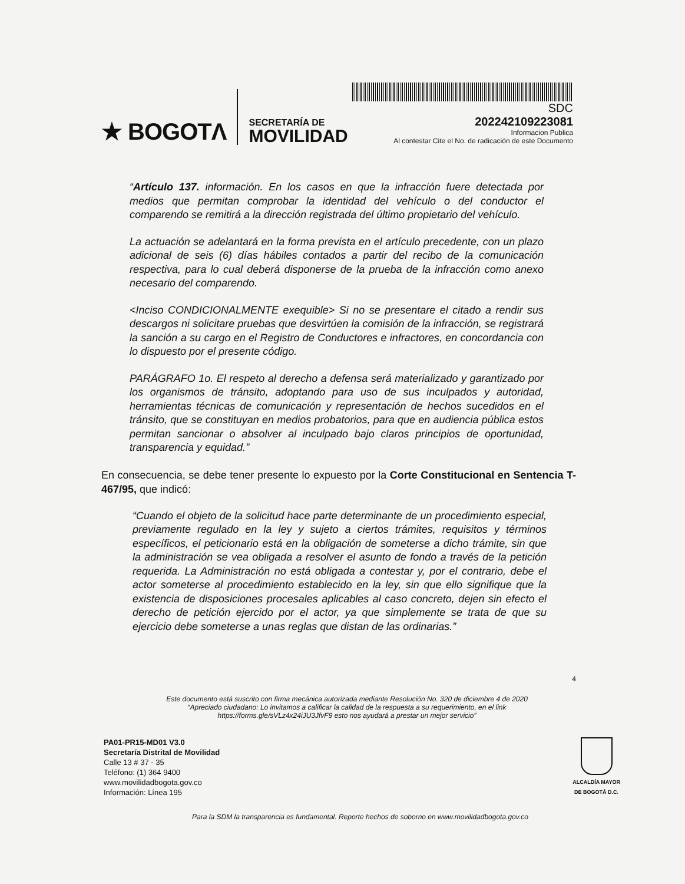★ BOGOTΛ
SECRETARÍA DE
MOVILIDAD
SDC
20224210922308​1
Informacion Publica
Al contestar Cite el No. de radicación de este Documento
“Artículo 137. información. En los casos en que la infracción fuere detectada por medios que permitan comprobar la identidad del vehículo o del conductor el comparendo se remitirá a la dirección registrada del último propietario del vehículo.
La actuación se adelantará en la forma prevista en el artículo precedente, con un plazo adicional de seis (6) días hábiles contados a partir del recibo de la comunicación respectiva, para lo cual deberá disponerse de la prueba de la infracción como anexo necesario del comparendo.
<Inciso CONDICIONALMENTE exequible> Si no se presentare el citado a rendir sus descargos ni solicitare pruebas que desvirtúen la comisión de la infracción, se registrará la sanción a su cargo en el Registro de Conductores e infractores, en concordancia con lo dispuesto por el presente código.
PARÁGRAFO 1o. El respeto al derecho a defensa será materializado y garantizado por los organismos de tránsito, adoptando para uso de sus inculpados y autoridad, herramientas técnicas de comunicación y representación de hechos sucedidos en el tránsito, que se constituyan en medios probatorios, para que en audiencia pública estos permitan sancionar o absolver al inculpado bajo claros principios de oportunidad, transparencia y equidad.”
En consecuencia, se debe tener presente lo expuesto por la Corte Constitucional en Sentencia T-467/95, que indicó:
“Cuando el objeto de la solicitud hace parte determinante de un procedimiento especial, previamente regulado en la ley y sujeto a ciertos trámites, requisitos y términos específicos, el peticionario está en la obligación de someterse a dicho trámite, sin que la administración se vea obligada a resolver el asunto de fondo a través de la petición requerida. La Administración no está obligada a contestar y, por el contrario, debe el actor someterse al procedimiento establecido en la ley, sin que ello signifique que la existencia de disposiciones procesales aplicables al caso concreto, dejen sin efecto el derecho de petición ejercido por el actor, ya que simplemente se trata de que su ejercicio debe someterse a unas reglas que distan de las ordinarias.”
4
Este documento está suscrito con firma mecánica autorizada mediante Resolución No. 320 de diciembre 4 de 2020
“Apreciado ciudadano: Lo invitamos a calificar la calidad de la respuesta a su requerimiento, en el link
https://forms.gle/sVLz4x24iJU3JfvF9 esto nos ayudará a prestar un mejor servicio”
PA01-PR15-MD01 V3.0
Secretaría Distrital de Movilidad
Calle 13 # 37 - 35
Teléfono: (1) 364 9400
www.movilidadbogota.gov.co
Información: Línea 195
ALCALDÍA MAYOR
DE BOGOTÁ D.C.
Para la SDM la transparencia es fundamental. Reporte hechos de soborno en www.movilidadbogota.gov.co